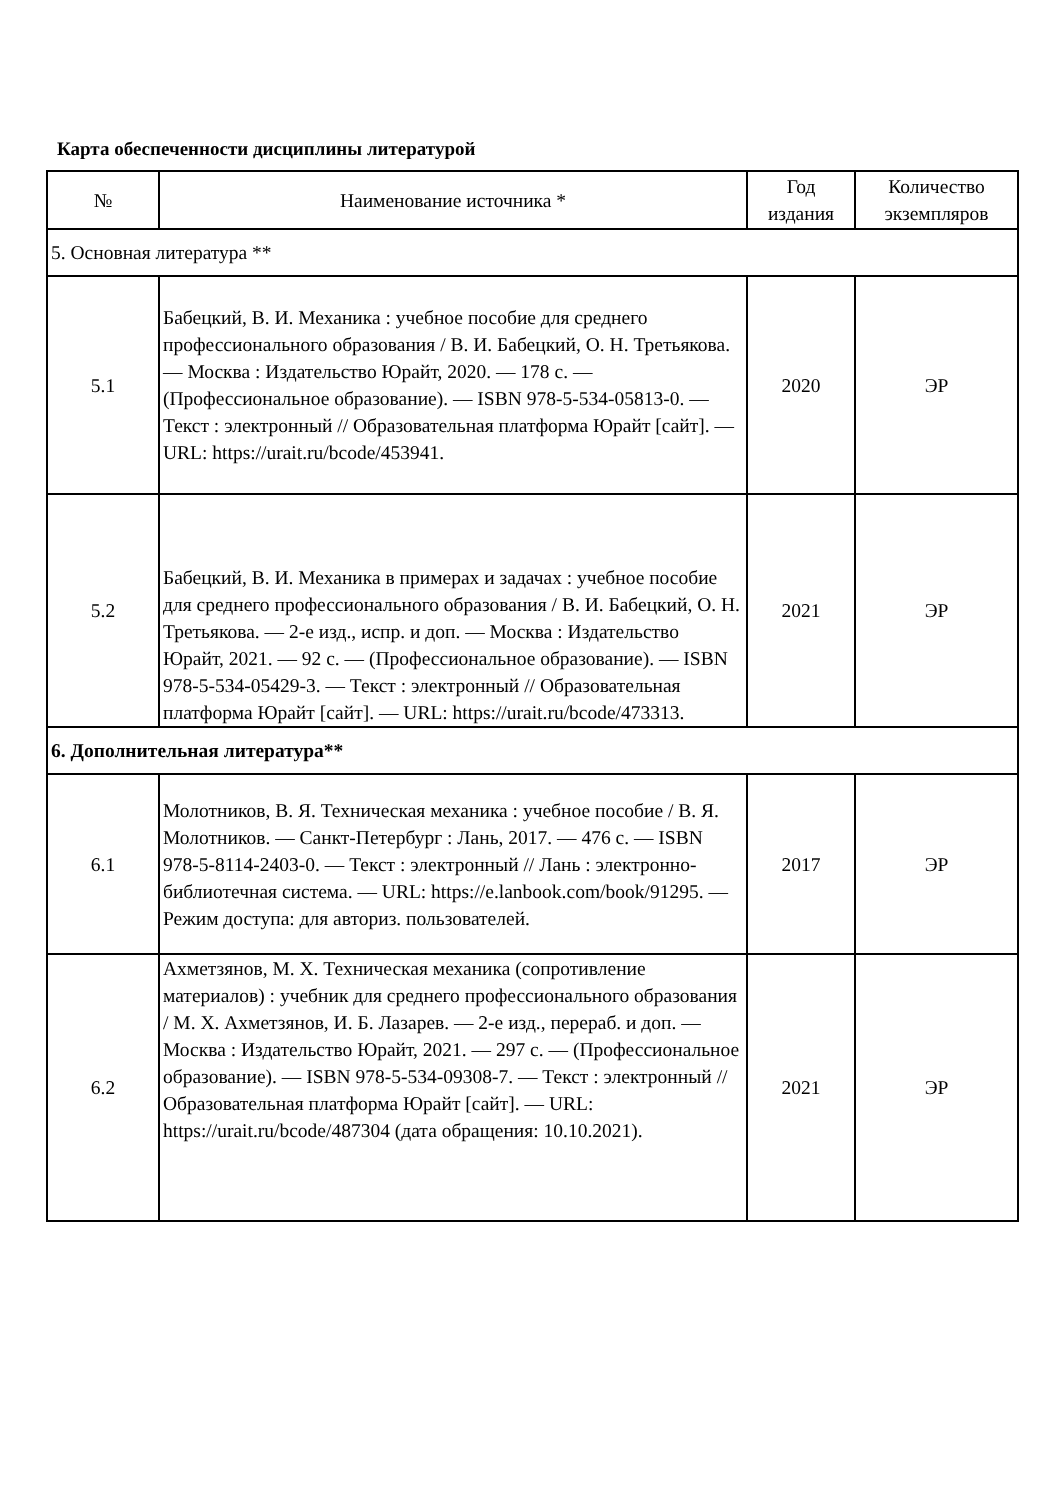Карта обеспеченности дисциплины литературой
| № | Наименование источника * | Год издания | Количество экземпляров |
| --- | --- | --- | --- |
| 5. Основная литература ** | | | |
| 5.1 | Бабецкий, В. И. Механика : учебное пособие для среднего профессионального образования / В. И. Бабецкий, О. Н. Третьякова. — Москва : Издательство Юрайт, 2020. — 178 с. — (Профессиональное образование). — ISBN 978-5-534-05813-0. — Текст : электронный // Образовательная платформа Юрайт [сайт]. — URL: https://urait.ru/bcode/453941. | 2020 | ЭР |
| 5.2 | Бабецкий, В. И. Механика в примерах и задачах : учебное пособие для среднего профессионального образования / В. И. Бабецкий, О. Н. Третьякова. — 2-е изд., испр. и доп. — Москва : Издательство Юрайт, 2021. — 92 с. — (Профессиональное образование). — ISBN 978-5-534-05429-3. — Текст : электронный // Образовательная платформа Юрайт [сайт]. — URL: https://urait.ru/bcode/473313. | 2021 | ЭР |
| 6. Дополнительная литература** | | | |
| 6.1 | Молотников, В. Я. Техническая механика : учебное пособие / В. Я. Молотников. — Санкт-Петербург : Лань, 2017. — 476 с. — ISBN 978-5-8114-2403-0. — Текст : электронный // Лань : электронно-библиотечная система. — URL: https://e.lanbook.com/book/91295. — Режим доступа: для авториз. пользователей. | 2017 | ЭР |
| 6.2 | Ахметзянов, М. Х. Техническая механика (сопротивление материалов) : учебник для среднего профессионального образования / М. Х. Ахметзянов, И. Б. Лазарев. — 2-е изд., перераб. и доп. — Москва : Издательство Юрайт, 2021. — 297 с. — (Профессиональное образование). — ISBN 978-5-534-09308-7. — Текст : электронный // Образовательная платформа Юрайт [сайт]. — URL: https://urait.ru/bcode/487304 (дата обращения: 10.10.2021). | 2021 | ЭР |